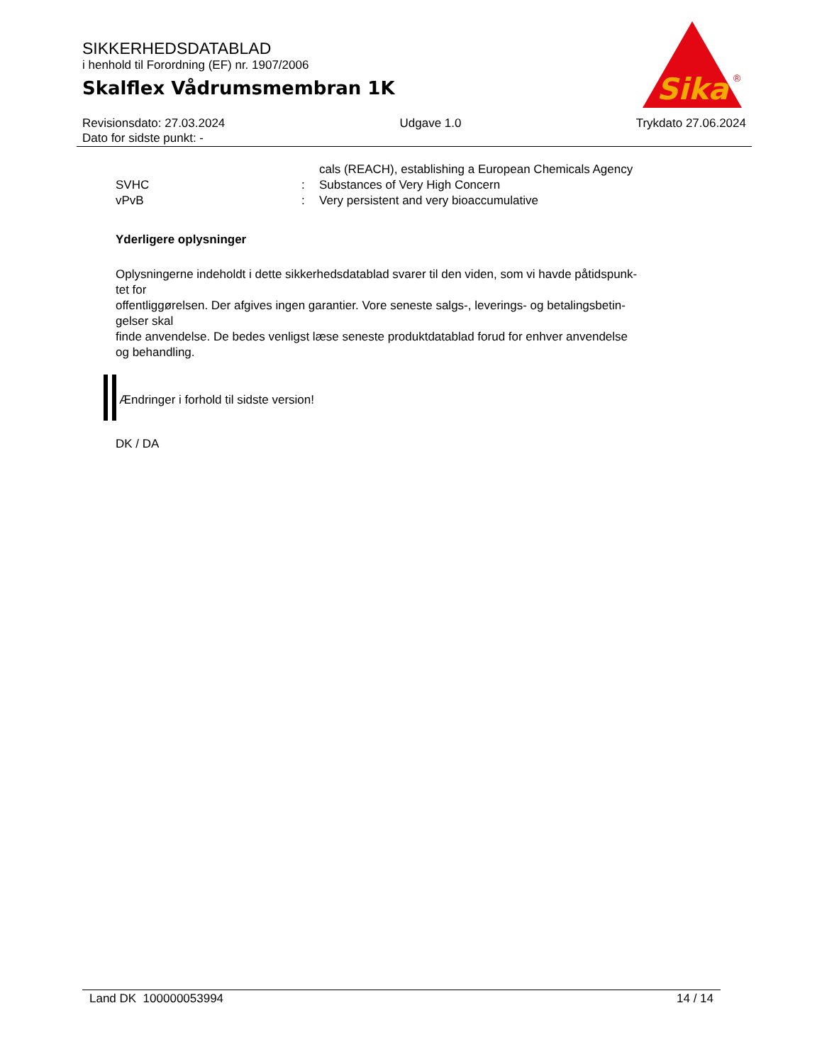SIKKERHEDSDATABLAD
i henhold til Forordning (EF) nr. 1907/2006
Skalflex Vådrumsmembran 1K
Sika
®
Revisionsdato: 27.03.2024 Udgave 1.0 Trykdato 27.06.2024
Dato for sidste punkt: -
cals (REACH), establishing a European Chemicals Agency SVHC: Substances of Very High Concern vPvB: Very persistent and very bioaccumulative
Yderligere oplysninger
Oplysningerne indeholdt i dette sikkerhedsdatablad svarer til den viden, som vi havde påtidspunk-
tet for
offentliggørelsen. Der afgives ingen garantier. Vore seneste salgs-, leverings- og betalingsbetin-
gelser skal
finde anvendelse. De bedes venligst læse seneste produktdatablad forud for enhver anvendelse
og behandling.
Ændringer i forhold til sidste version!
DK / DA
Land DK 100000053994 14 / 14